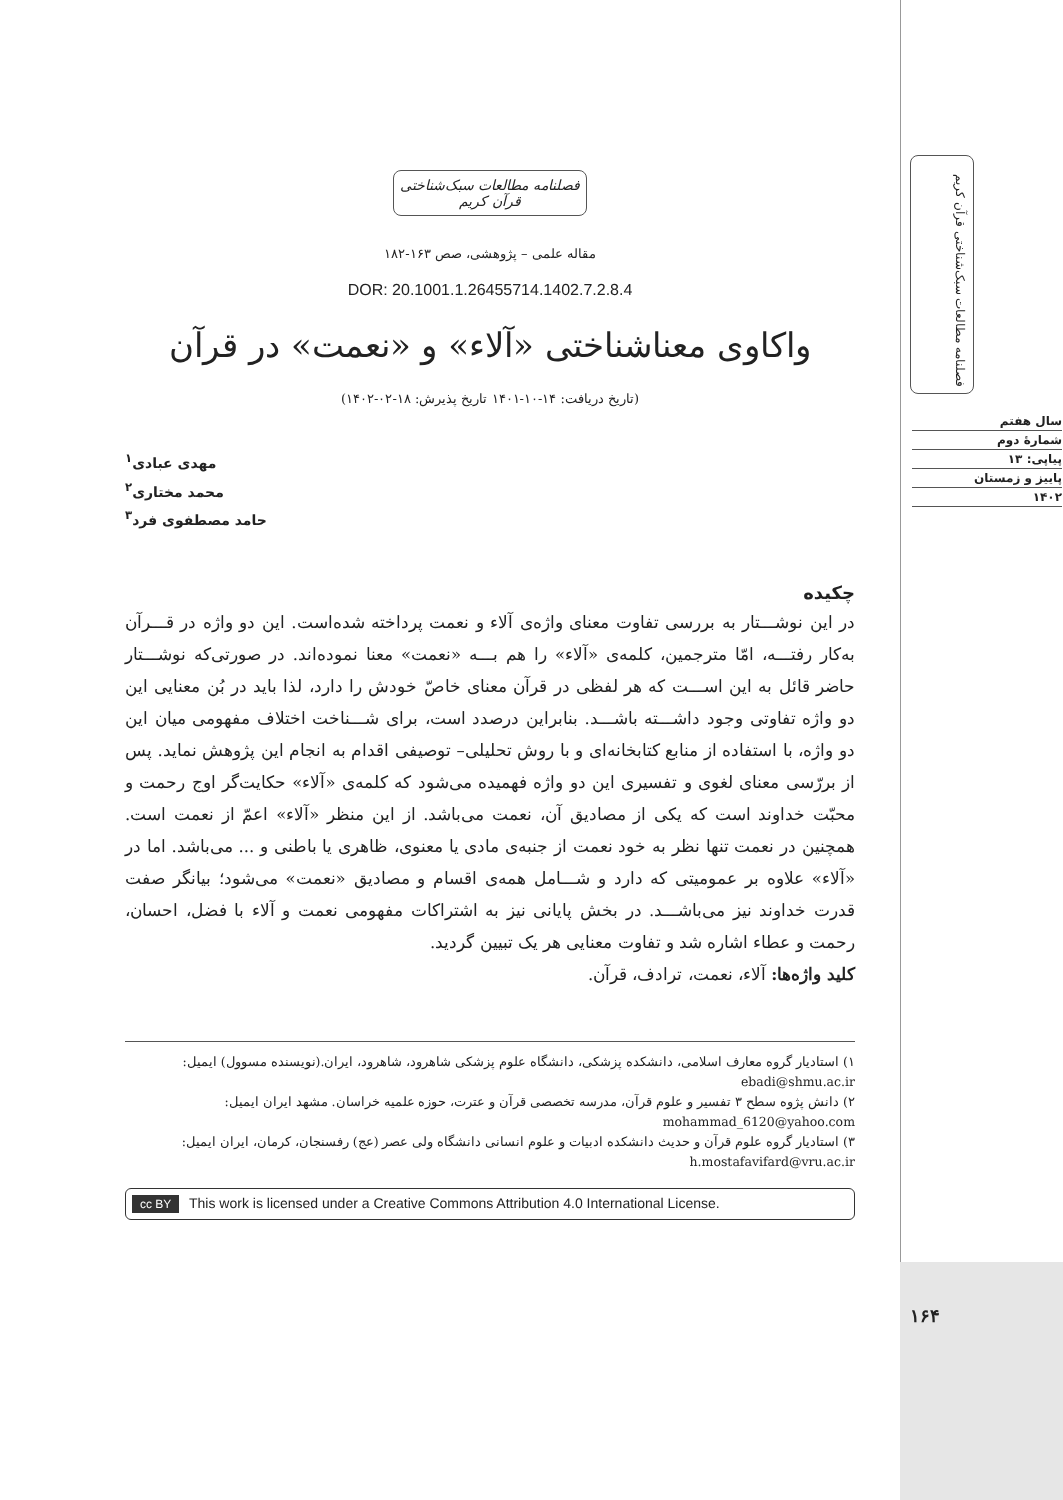فصلنامه مطالعات سبک‌شناختی قرآن کریم
سال هفتم
شمارهٔ دوم
پیاپی: ۱۳
پاییز و زمستان
۱۴۰۲
۱۶۴
فصلنامه مطالعات سبک‌شناختی قرآن کریم
مقاله علمی – پژوهشی، صص ۱۶۳-۱۸۲
DOR: 20.1001.1.26455714.1402.7.2.8.4
واکاوی معناشناختی «آلاء» و «نعمت» در قرآن
(تاریخ دریافت: ۱۴-۱۰-۱۴۰۱ تاریخ پذیرش: ۱۸-۰۲-۱۴۰۲)
مهدی عبادی<sup>۱</sup>
محمد مختاری<sup>۲</sup>
حامد مصطفوی فرد<sup>۳</sup>
چکیده
در این نوشـــتار به بررسی تفاوت معنای واژه‌ی آلاء و نعمت پرداخته شده‌است. این دو واژه در قـــرآن به‌کار رفتـــه، امّا مترجمین، کلمه‌ی «آلاء» را هم بـــه «نعمت» معنا نموده‌اند. در صورتی‌که نوشـــتار حاضر قائل به این اســـت که هر لفظی در قرآن معنای خاصّ خودش را دارد، لذا باید در بُن معنایی این دو واژه تفاوتی وجود داشـــته باشـــد. بنابراین درصدد است، برای شـــناخت اختلاف مفهومی میان این دو واژه، با استفاده از منابع کتابخانه‌ای و با روش تحلیلی– توصیفی اقدام به انجام این پژوهش نماید. پس از بررّسی معنای لغوی و تفسیری این دو واژه فهمیده می‌شود که کلمه‌ی «آلاء» حکایت‌گر اوج رحمت و محبّت خداوند است که یکی از مصادیق آن، نعمت می‌باشد. از این منظر «آلاء» اعمّ از نعمت است. همچنین در نعمت تنها نظر به خود نعمت از جنبه‌ی مادی یا معنوی، ظاهری یا باطنی و ... می‌باشد. اما در «آلاء» علاوه بر عمومیتی که دارد و شـــامل همه‌ی اقسام و مصادیق «نعمت» می‌شود؛ بیانگر صفت قدرت خداوند نیز می‌باشـــد. در بخش پایانی نیز به اشتراکات مفهومی نعمت و آلاء با فضل، احسان، رحمت و عطاء اشاره شد و تفاوت معنایی هر یک تبیین گردید.
کلید واژه‌ها: آلاء، نعمت، ترادف، قرآن.
۱) استادیار گروه معارف اسلامی، دانشکده پزشکی، دانشگاه علوم پزشکی شاهرود، شاهرود، ایران.(نویسنده مسوول) ایمیل: ebadi@shmu.ac.ir
۲) دانش پژوه سطح ۳ تفسیر و علوم قرآن، مدرسه تخصصی قرآن و عترت، حوزه علمیه خراسان. مشهد ایران ایمیل: mohammad_6120@yahoo.com
۳) استادیار گروه علوم قرآن و حدیث دانشکده ادبیات و علوم انسانی دانشگاه ولی عصر (عج) رفسنجان، کرمان، ایران ایمیل: h.mostafavifard@vru.ac.ir
cc BY This work is licensed under a Creative Commons Attribution 4.0 International License.